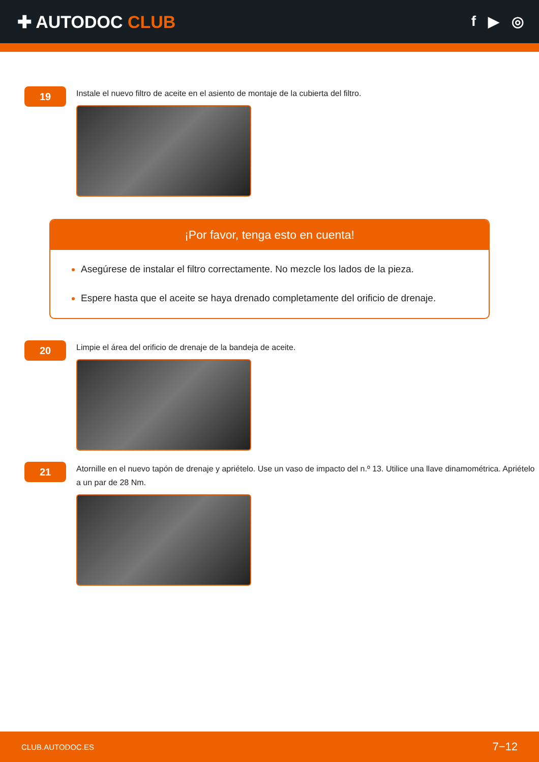✚ AUTODOC CLUB
f ▶ ◎
19
Instale el nuevo filtro de aceite en el asiento de montaje de la cubierta del filtro.
¡Por favor, tenga esto en cuenta!
Asegúrese de instalar el filtro correctamente. No mezcle los lados de la pieza.
Espere hasta que el aceite se haya drenado completamente del orificio de drenaje.
20
Limpie el área del orificio de drenaje de la bandeja de aceite.
21
Atornille en el nuevo tapón de drenaje y apriételo. Use un vaso de impacto del n.º 13. Utilice una llave dinamométrica. Apriételo a un par de 28 Nm.
CLUB.AUTODOC.ES 7−12